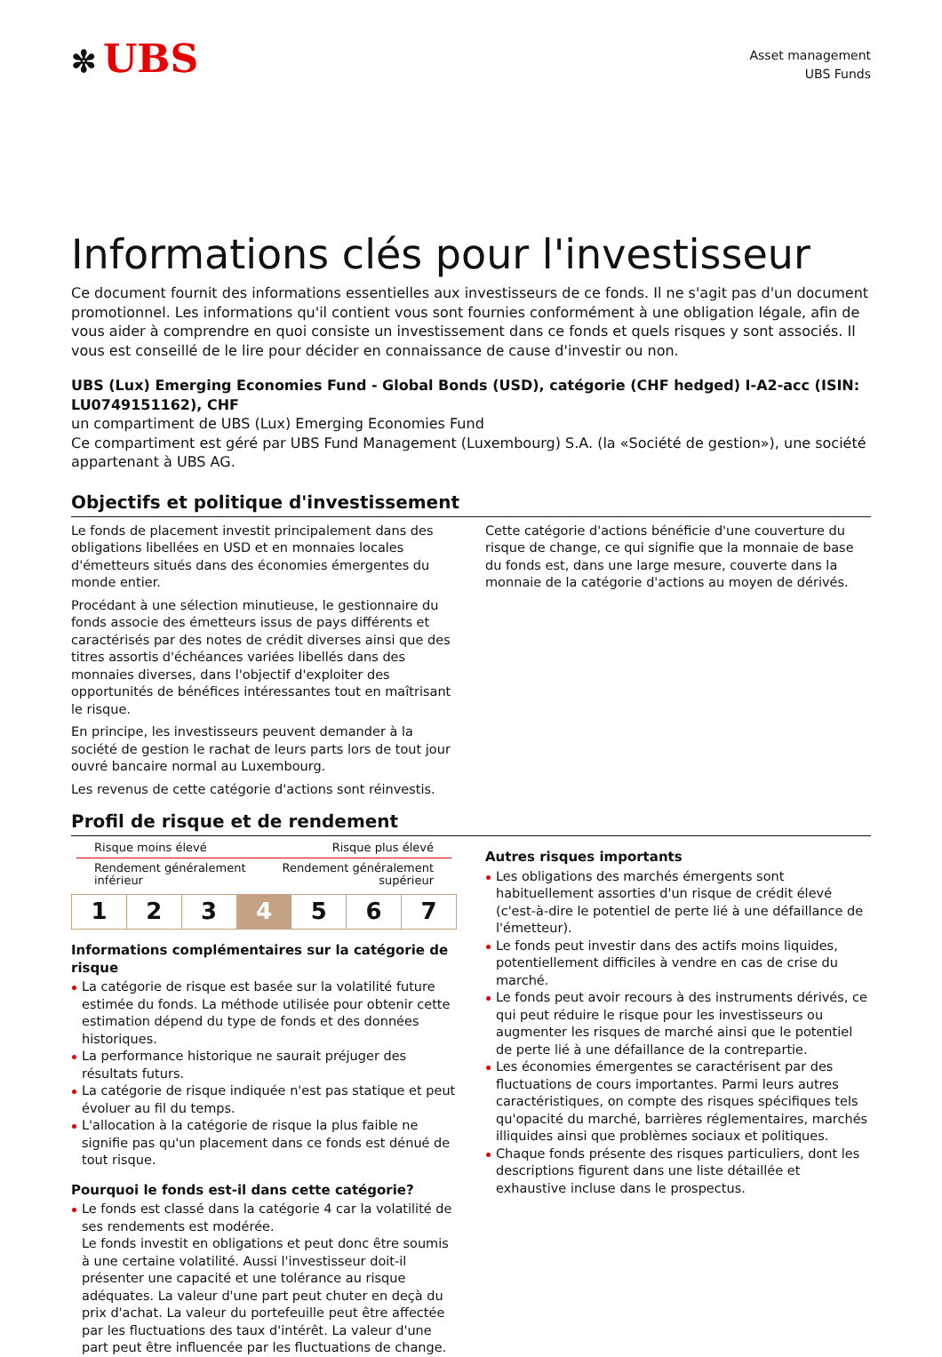✼ UBS
Asset management
UBS Funds
Informations clés pour l'investisseur
Ce document fournit des informations essentielles aux investisseurs de ce fonds. Il ne s'agit pas d'un document promotionnel. Les informations qu'il contient vous sont fournies conformément à une obligation légale, afin de vous aider à comprendre en quoi consiste un investissement dans ce fonds et quels risques y sont associés. Il vous est conseillé de le lire pour décider en connaissance de cause d'investir ou non.
UBS (Lux) Emerging Economies Fund - Global Bonds (USD), catégorie (CHF hedged) I-A2-acc (ISIN: LU0749151162), CHF
un compartiment de UBS (Lux) Emerging Economies Fund
Ce compartiment est géré par UBS Fund Management (Luxembourg) S.A. (la «Société de gestion»), une société appartenant à UBS AG.
Objectifs et politique d'investissement
Le fonds de placement investit principalement dans des obligations libellées en USD et en monnaies locales d'émetteurs situés dans des économies émergentes du monde entier.
Procédant à une sélection minutieuse, le gestionnaire du fonds associe des émetteurs issus de pays différents et caractérisés par des notes de crédit diverses ainsi que des titres assortis d'échéances variées libellés dans des monnaies diverses, dans l'objectif d'exploiter des opportunités de bénéfices intéressantes tout en maîtrisant le risque.
En principe, les investisseurs peuvent demander à la société de gestion le rachat de leurs parts lors de tout jour ouvré bancaire normal au Luxembourg.
Les revenus de cette catégorie d'actions sont réinvestis.
Cette catégorie d'actions bénéficie d'une couverture du risque de change, ce qui signifie que la monnaie de base du fonds est, dans une large mesure, couverte dans la monnaie de la catégorie d'actions au moyen de dérivés.
Profil de risque et de rendement
Risque moins élevé Risque plus élevé
Rendement généralement
inférieur Rendement généralement
supérieur
| 1 | 2 | 3 | 4 | 5 | 6 | 7 |
Informations complémentaires sur la catégorie de risque
La catégorie de risque est basée sur la volatilité future estimée du fonds. La méthode utilisée pour obtenir cette estimation dépend du type de fonds et des données historiques.
La performance historique ne saurait préjuger des résultats futurs.
La catégorie de risque indiquée n'est pas statique et peut évoluer au fil du temps.
L'allocation à la catégorie de risque la plus faible ne signifie pas qu'un placement dans ce fonds est dénué de tout risque.
Pourquoi le fonds est-il dans cette catégorie?
Le fonds est classé dans la catégorie 4 car la volatilité de ses rendements est modérée.
Le fonds investit en obligations et peut donc être soumis à une certaine volatilité. Aussi l'investisseur doit-il présenter une capacité et une tolérance au risque adéquates. La valeur d'une part peut chuter en deçà du prix d'achat. La valeur du portefeuille peut être affectée par les fluctuations des taux d'intérêt. La valeur d'une part peut être influencée par les fluctuations de change.
Autres risques importants
Les obligations des marchés émergents sont habituellement assorties d'un risque de crédit élevé (c'est-à-dire le potentiel de perte lié à une défaillance de l'émetteur).
Le fonds peut investir dans des actifs moins liquides, potentiellement difficiles à vendre en cas de crise du marché.
Le fonds peut avoir recours à des instruments dérivés, ce qui peut réduire le risque pour les investisseurs ou augmenter les risques de marché ainsi que le potentiel de perte lié à une défaillance de la contrepartie.
Les économies émergentes se caractérisent par des fluctuations de cours importantes. Parmi leurs autres caractéristiques, on compte des risques spécifiques tels qu'opacité du marché, barrières réglementaires, marchés illiquides ainsi que problèmes sociaux et politiques.
Chaque fonds présente des risques particuliers, dont les descriptions figurent dans une liste détaillée et exhaustive incluse dans le prospectus.